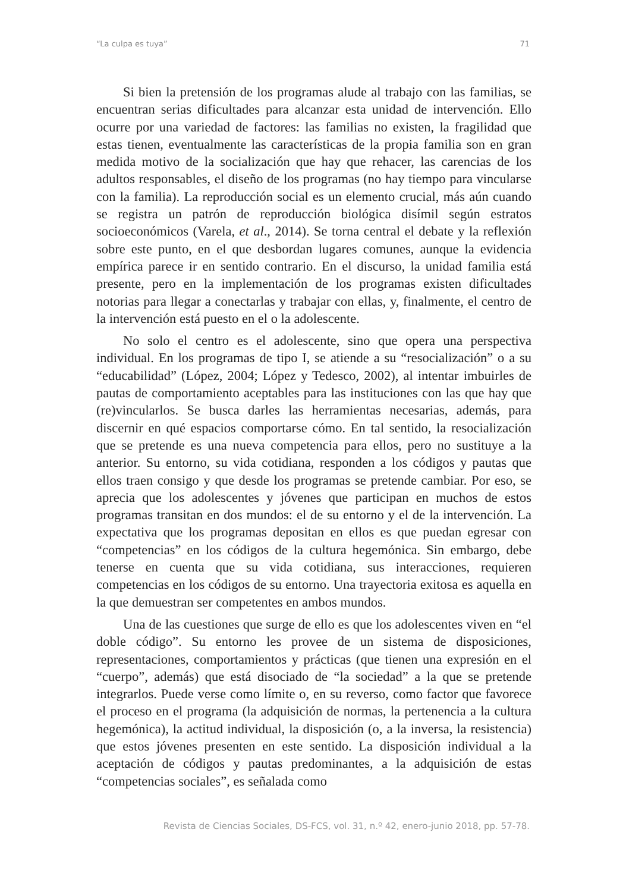“La culpa es tuya” 71
Si bien la pretensión de los programas alude al trabajo con las familias, se encuentran serias dificultades para alcanzar esta unidad de intervención. Ello ocurre por una variedad de factores: las familias no existen, la fragilidad que estas tienen, eventualmente las características de la propia familia son en gran medida motivo de la socialización que hay que rehacer, las carencias de los adultos responsables, el diseño de los programas (no hay tiempo para vincularse con la familia). La reproducción social es un elemento crucial, más aún cuando se registra un patrón de reproducción biológica disímil según estratos socioeconómicos (Varela, et al., 2014). Se torna central el debate y la reflexión sobre este punto, en el que desbordan lugares comunes, aunque la evidencia empírica parece ir en sentido contrario. En el discurso, la unidad familia está presente, pero en la implementación de los programas existen dificultades notorias para llegar a conectarlas y trabajar con ellas, y, finalmente, el centro de la intervención está puesto en el o la adolescente.
No solo el centro es el adolescente, sino que opera una perspectiva individual. En los programas de tipo I, se atiende a su “resocialización” o a su “educabilidad” (López, 2004; López y Tedesco, 2002), al intentar imbuirles de pautas de comportamiento aceptables para las instituciones con las que hay que (re)vincularlos. Se busca darles las herramientas necesarias, además, para discernir en qué espacios comportarse cómo. En tal sentido, la resocialización que se pretende es una nueva competencia para ellos, pero no sustituye a la anterior. Su entorno, su vida cotidiana, responden a los códigos y pautas que ellos traen consigo y que desde los programas se pretende cambiar. Por eso, se aprecia que los adolescentes y jóvenes que participan en muchos de estos programas transitan en dos mundos: el de su entorno y el de la intervención. La expectativa que los programas depositan en ellos es que puedan egresar con “competencias” en los códigos de la cultura hegemónica. Sin embargo, debe tenerse en cuenta que su vida cotidiana, sus interacciones, requieren competencias en los códigos de su entorno. Una trayectoria exitosa es aquella en la que demuestran ser competentes en ambos mundos.
Una de las cuestiones que surge de ello es que los adolescentes viven en “el doble código”. Su entorno les provee de un sistema de disposiciones, representaciones, comportamientos y prácticas (que tienen una expresión en el “cuerpo”, además) que está disociado de “la sociedad” a la que se pretende integrarlos. Puede verse como límite o, en su reverso, como factor que favorece el proceso en el programa (la adquisición de normas, la pertenencia a la cultura hegemónica), la actitud individual, la disposición (o, a la inversa, la resistencia) que estos jóvenes presenten en este sentido. La disposición individual a la aceptación de códigos y pautas predominantes, a la adquisición de estas “competencias sociales”, es señalada como
Revista de Ciencias Sociales, DS-FCS, vol. 31, n.º 42, enero-junio 2018, pp. 57-78.